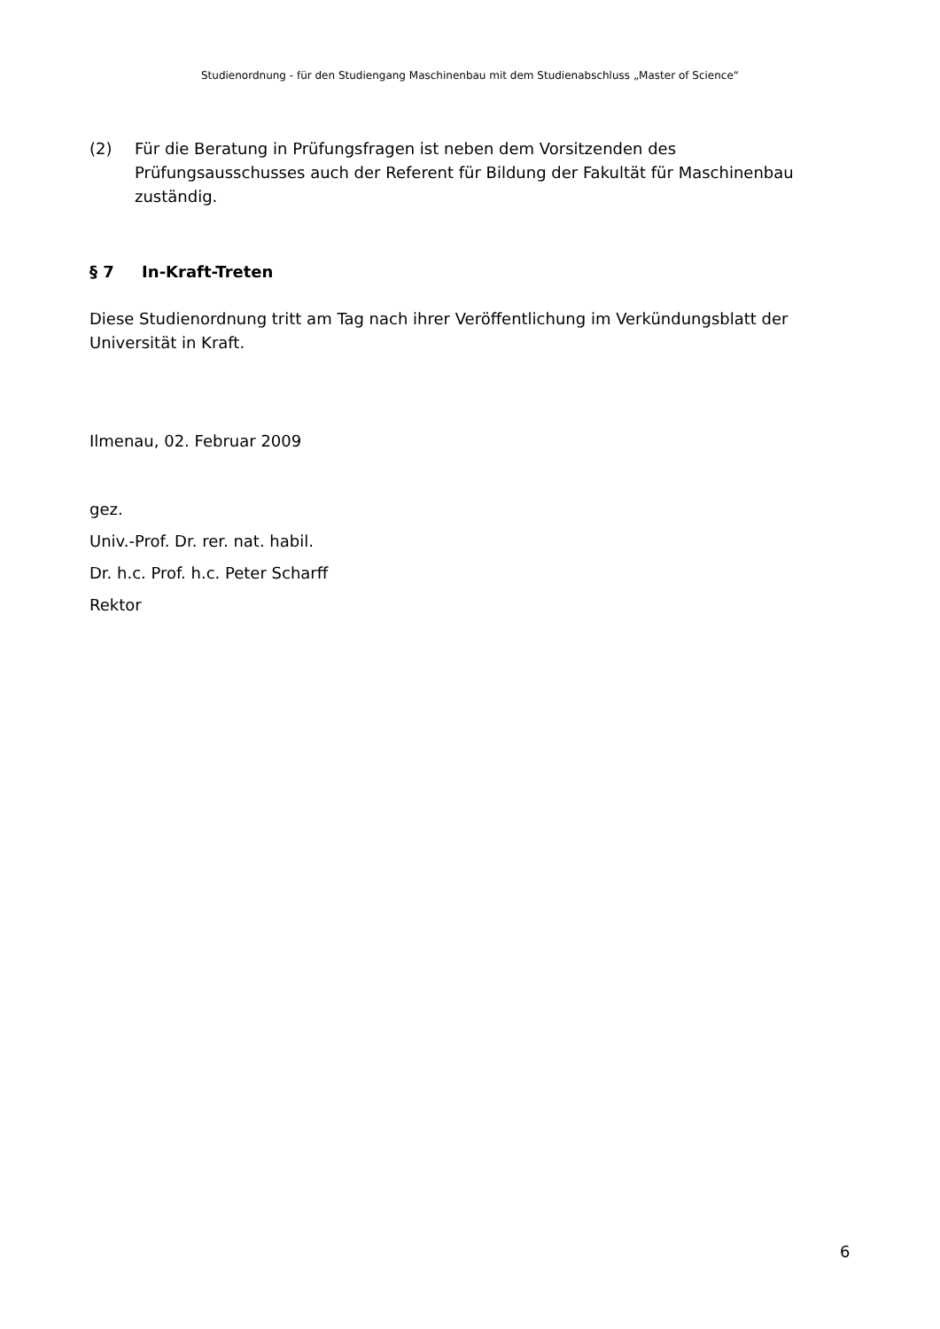Studienordnung - für den Studiengang Maschinenbau mit dem Studienabschluss „Master of Science“
(2) Für die Beratung in Prüfungsfragen ist neben dem Vorsitzenden des Prüfungsausschusses auch der Referent für Bildung der Fakultät für Maschinenbau zuständig.
§ 7 In-Kraft-Treten
Diese Studienordnung tritt am Tag nach ihrer Veröffentlichung im Verkündungsblatt der Universität in Kraft.
Ilmenau, 02. Februar 2009
gez.
Univ.-Prof. Dr. rer. nat. habil.
Dr. h.c. Prof. h.c. Peter Scharff
Rektor
6